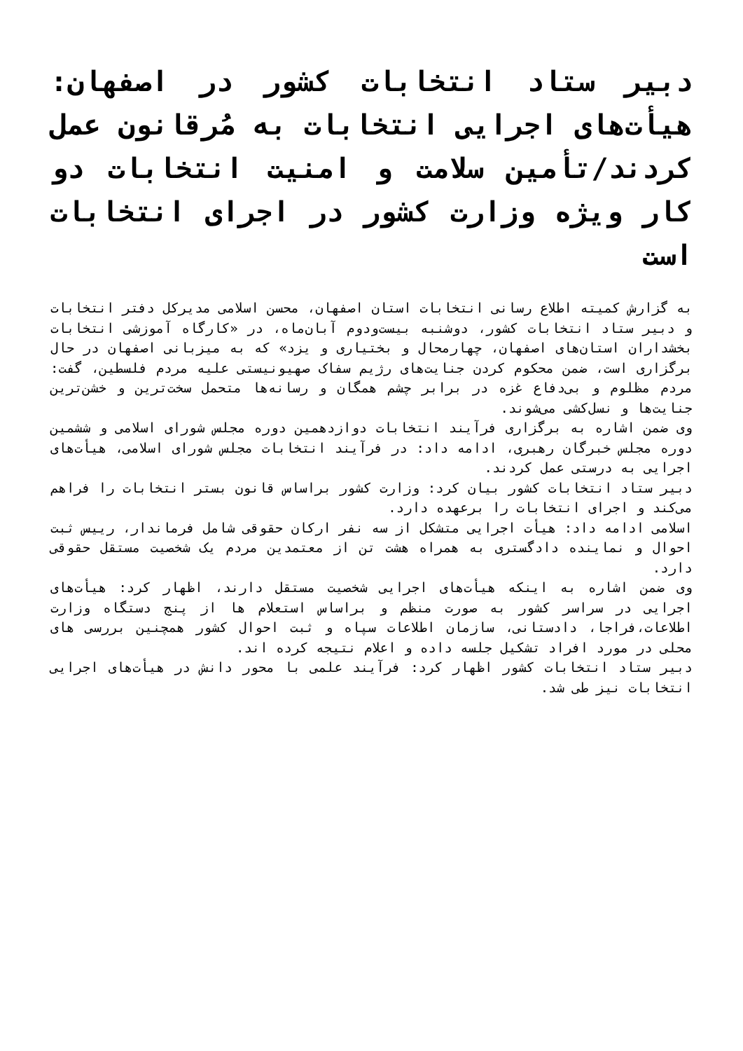دبیر ستاد انتخابات کشور در اصفهان: هیأت‌های اجرایی انتخابات به مُرقانون عمل کردند/تأمین سلامت و امنیت انتخابات دو کار ویژه وزارت کشور در اجرای انتخابات است
به گزارش کمیته اطلاع رسانی انتخابات استان اصفهان، محسن اسلامی مدیرکل دفتر انتخابات و دبیر ستاد انتخابات کشور، دوشنبه بیست‌ودوم آبان‌ماه، در «کارگاه آموزشی انتخابات بخشداران استان‌های اصفهان، چهارمحال و بختیاری و یزد» که به میزبانی اصفهان در حال برگزاری است، ضمن محکوم کردن جنایت‌های رژیم سفاک صهیونیستی علیه مردم فلسطین، گفت: مردم مظلوم و بی‌دفاع غزه در برابر چشم همگان و رسانه‌ها متحمل سخت‌ترین و خشن‌ترین جنایت‌ها و نسل‌کشی می‌شوند.
وی ضمن اشاره به برگزاری فرآیند انتخابات دوازدهمین دوره مجلس شورای اسلامی و ششمین دوره مجلس خبرگان رهبری، ادامه داد: در فرآیند انتخابات مجلس شورای اسلامی، هیأت‌های اجرایی به درستی عمل کردند.
دبیر ستاد انتخابات کشور بیان کرد: وزارت کشور براساس قانون بستر انتخابات را فراهم می‌کند و اجرای انتخابات را برعهده دارد.
اسلامی ادامه داد: هیأت اجرایی متشکل از سه نفر ارکان حقوقی شامل فرماندار، رییس ثبت احوال و نماینده دادگستری به همراه هشت تن از معتمدین مردم یک شخصیت مستقل حقوقی دارد.
وی ضمن اشاره به اینکه هیأت‌های اجرایی شخصیت مستقل دارند، اظهار کرد: هیأت‌های اجرایی در سراسر کشور به صورت منظم و براساس استعلام ها از پنج دستگاه وزارت اطلاعات،فراجا، دادستانی، سازمان اطلاعات سپاه و ثبت احوال کشور همچنین بررسی های محلی در مورد افراد تشکیل جلسه داده و اعلام نتیجه کرده اند.
دبیر ستاد انتخابات کشور اظهار کرد: فرآیند علمی با محور دانش در هیأت‌های اجرایی انتخابات نیز طی شد.